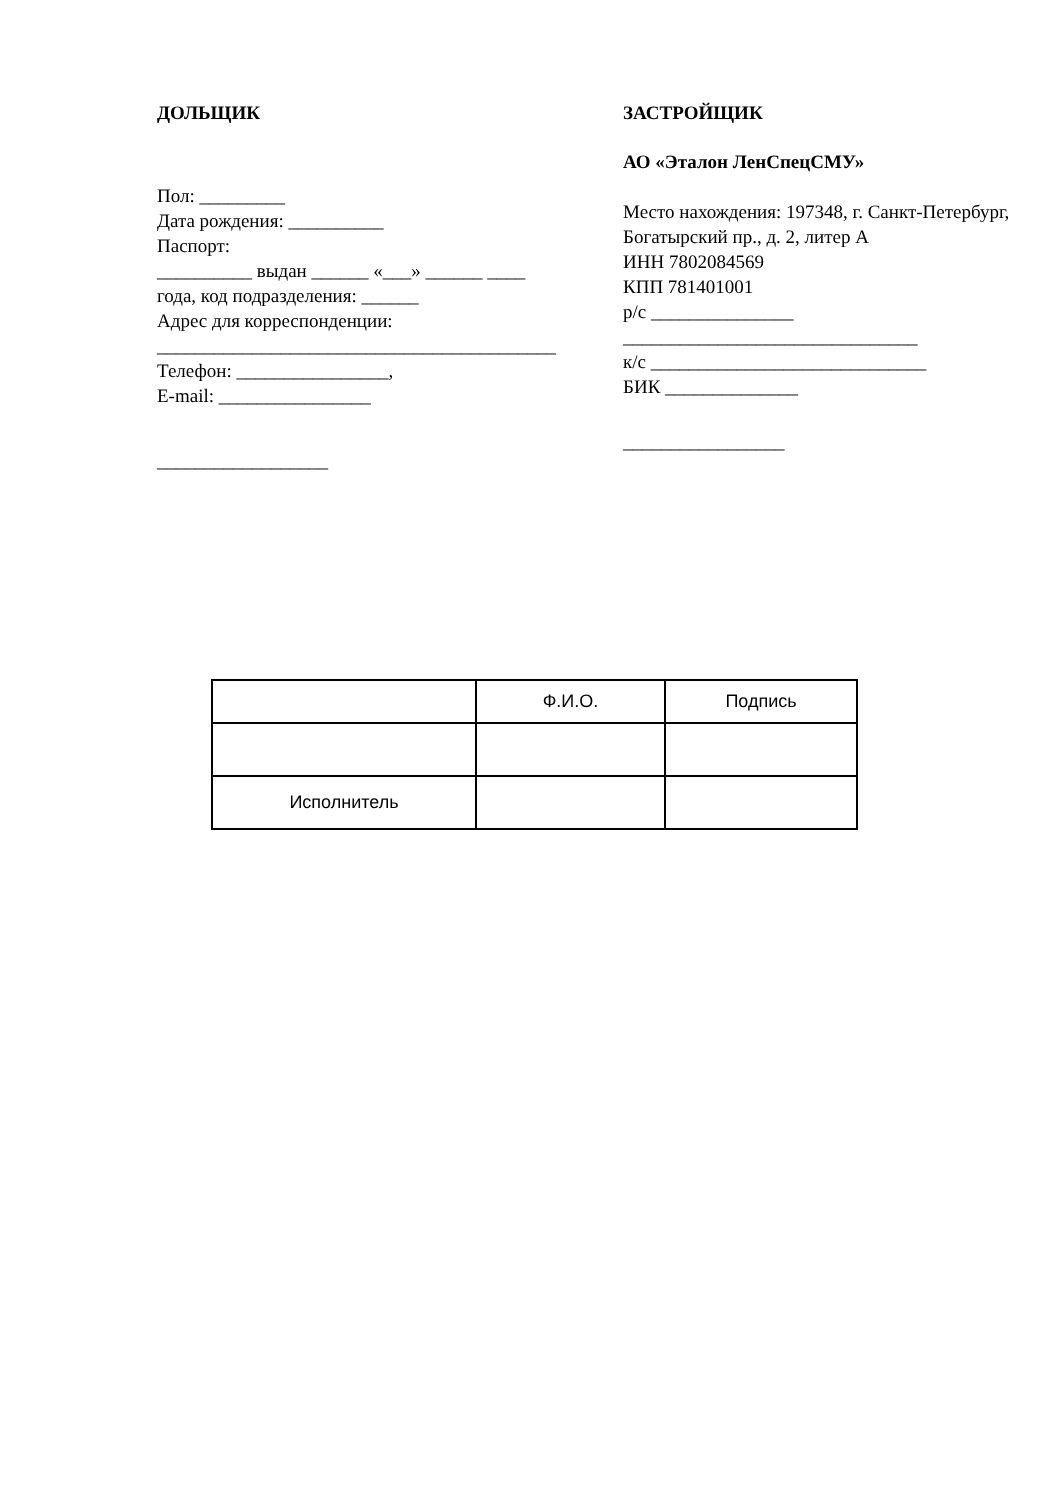ДОЛЬЩИК
Пол: _________
Дата рождения: __________
Паспорт:
__________ выдан ______ «___» ______ ____
года, код подразделения: ______
Адрес для корреспонденции:
__________________________________________
Телефон: ________________,
E-mail: ________________
__________________
ЗАСТРОЙЩИК
АО «Эталон ЛенСпецСМУ»
Место нахождения: 197348, г. Санкт-Петербург, Богатырский пр., д. 2, литер А
ИНН 7802084569
КПП 781401001
р/с _______________
_______________________________
к/с _____________________________
БИК ______________
_________________
| | Ф.И.О. | Подпись |
| Исполнитель | | |